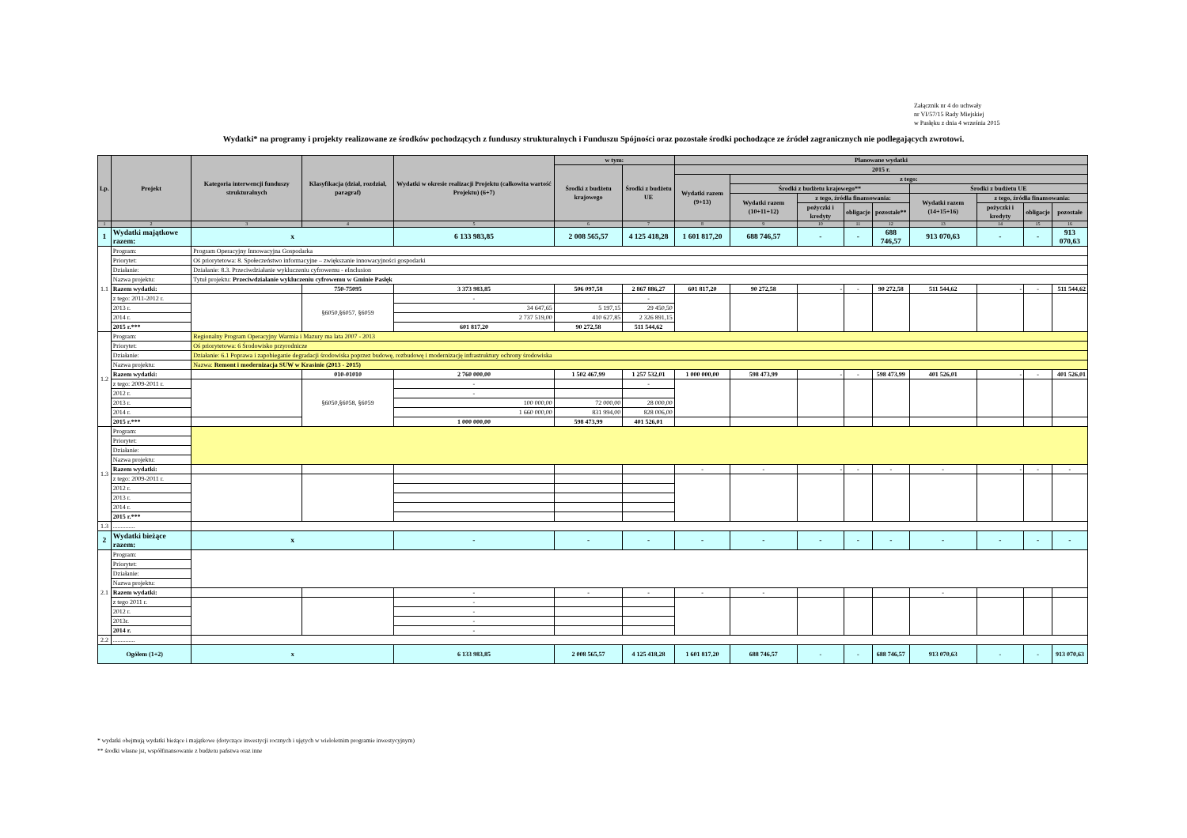Załącznik nr 4 do uchwały
nr VI/57/15 Rady Miejskiej
w Pasłęku z dnia 4 września 2015
Wydatki* na programy i projekty realizowane ze środków pochodzących z funduszy strukturalnych i Funduszu Spójności oraz pozostałe środki pochodzące ze źródeł zagranicznych nie podlegających zwrotowi.
| Lp. | Projekt | Kategoria interwencji funduszy strukturalnych | Klasyfikacja (dział, rozdział, paragraf) | Wydatki w okresie realizacji Projektu (całkowita wartość Projektu) (6+7) | w tym: | | Planowane wydatki | | | | | | | | |
| --- | --- | --- | --- | --- | --- | --- | --- | --- | --- | --- | --- | --- | --- | --- | --- |
| | | | | | Środki z budżetu krajowego | Środki z budżetu UE | 2015 r. | | | | | | | | |
| | | | | | | | Wydatki razem (9+13) | z tego: | | | | | | | |
| | | | | | | | | Środki z budżetu krajowego** | | | | Środki z budżetu UE | | | |
| | | | | | | | | Wydatki razem (10+11+12) | z tego, źródła finansowania: | | | Wydatki razem (14+15+16) | z tego, źródła finansowania: | | |
| | | | | | | | | | pożyczki i kredyty | obligacje | pozostałe** | | pożyczki i kredyty | obligacje | pozostałe |
| 1 | 2 | 3 | 4 | 5 | 6 | 7 | 8 | 9 | 10 | 11 | 12 | 13 | 14 | 15 | 16 |
| 1 | Wydatki majątkowe razem: | x | | 6 133 983,85 | 2 008 565,57 | 4 125 418,28 | 1 601 817,20 | 688 746,57 | - | - | 688 746,57 | 913 070,63 | - | - | 913 070,63 |
| 1.1 | Program: | Program Operacyjny Innowacyjna Gospodarka | | | | | | | | | | | | | |
| | Priorytet: | Oś priorytetowa: 8. Społeczeństwo informacyjne – zwiększanie innowacyjności gospodarki | | | | | | | | | | | | | |
| | Działanie: | Działanie: 8.3. Przeciwdziałanie wykluczeniu cyfrowemu - eInclusion | | | | | | | | | | | | | |
| | Nazwa projektu: | Tytuł projektu: Przeciwdziałanie wykluczeniu cyfrowemu w Gminie Pasłęk | | | | | | | | | | | | | |
| | Razem wydatki: | | 750-75095 | 3 373 983,85 | 506 097,58 | 2 867 886,27 | 601 817,20 | 90 272,58 | - | - | 90 272,58 | 511 544,62 | - | - | 511 544,62 |
| | z tego: 2011-2012 r. | | §6050,§6057, §6059 | - | | - | | | | | | | | | |
| | 2013 r. | | | 34 647,65 | 5 197,15 | 29 450,50 | | | | | | | | | |
| | 2014 r. | | | 2 737 519,00 | 410 627,85 | 2 326 891,15 | | | | | | | | | |
| | 2015 r.*** | | | 601 817,20 | 90 272,58 | 511 544,62 | | | | | | | | | |
| 1.2 | Program: | Regionalny Program Operacyjny Warmia i Mazury ma lata 2007 - 2013 | | | | | | | | | | | | | |
| | Priorytet: | Oś priorytetowa: 6 Środowisko przyrodnicze | | | | | | | | | | | | | |
| | Działanie: | Działanie: 6.1 Poprawa i zapobieganie degradacji środowiska poprzez budowę, rozbudowę i modernizację infrastruktury ochrony środowiska | | | | | | | | | | | | | |
| | Nazwa projektu: | Nazwa: Remont i modernizacja SUW w Krasinie (2013 - 2015) | | | | | | | | | | | | | |
| | Razem wydatki: | | 010-01010 | 2 760 000,00 | 1 502 467,99 | 1 257 532,01 | 1 000 000,00 | 598 473,99 | - | - | 598 473,99 | 401 526,01 | - | - | 401 526,01 |
| | z tego: 2009-2011 r. | | §6050,§6058, §6059 | - | | - | | | | | | | | | |
| | 2012 r. | | | - | | | | | | | | | | | |
| | 2013 r. | | | 100 000,00 | 72 000,00 | 28 000,00 | | | | | | | | | |
| | 2014 r. | | | 1 660 000,00 | 831 994,00 | 828 006,00 | | | | | | | | | |
| | 2015 r.*** | | | 1 000 000,00 | 598 473,99 | 401 526,01 | | | | | | | | | |
| 1.3 | Program: | | | | | | | | | | | | | | |
| | Priorytet: | | | | | | | | | | | | | | |
| | Działanie: | | | | | | | | | | | | | | |
| | Nazwa projektu: | | | | | | | | | | | | | | |
| | Razem wydatki: | | | | | | - | - | - | - | - | - | - | - | - |
| | z tego: 2009-2011 r. | | | | | | | | | | | | | | |
| | 2012 r. | | | | | | | | | | | | | | |
| | 2013 r. | | | | | | | | | | | | | | |
| | 2014 r. | | | | | | | | | | | | | | |
| | 2015 r.*** | | | | | | | | | | | | | | |
| 1.3 | .............. | | | | | | | | | | | | | | |
| 2 | Wydatki bieżące razem: | x | | - | - | - | - | - | - | - | - | - | - | - | - |
| 2.1 | Program: | | | | | | | | | | | | | | |
| | Priorytet: | | | | | | | | | | | | | | |
| | Działanie: | | | | | | | | | | | | | | |
| | Nazwa projektu: | | | | | | | | | | | | | | |
| | Razem wydatki: | | | - | - | - | - | - | | | | - | | | |
| | z tego 2011 r. | | | - | | | | | | | | | | | |
| | 2012 r. | | | - | | | | | | | | | | | |
| | 2013r. | | | - | | | | | | | | | | | |
| | 2014 r. | | | - | | | | | | | | | | | |
| 2.2 | .............. | | | | | | | | | | | | | | |
| Ogółem (1+2) | | x | | 6 133 983,85 | 2 008 565,57 | 4 125 418,28 | 1 601 817,20 | 688 746,57 | - | - | 688 746,57 | 913 070,63 | - | - | 913 070,63 |
* wydatki obejmują wydatki bieżące i majątkowe (dotyczące inwestycji rocznych i ujętych w wieloletnim programie inwestycyjnym)
** środki własne jst, współfinansowanie z budżetu państwa oraz inne